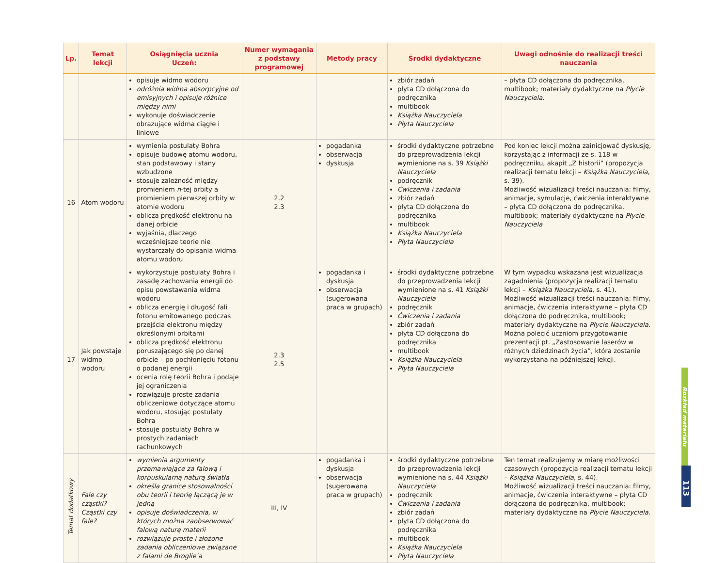| Lp. | Temat lekcji | Osiągnięcia ucznia Uczeń: | Numer wymagania z podstawy programowej | Metody pracy | Środki dydaktyczne | Uwagi odnośnie do realizacji treści nauczania |
| --- | --- | --- | --- | --- | --- | --- |
| | | opisuje widmo wodoru odróżnia widma absorpcyjne od emisyjnych i opisuje różnice między nimi wykonuje doświadczenie obrazujące widma ciągłe i liniowe | | | zbiór zadań płyta CD dołączona do podręcznika multibook Książka Nauczyciela Płyta Nauczyciela | – płyta CD dołączona do podręcznika, multibook; materiały dydaktyczne na Płycie Nauczyciela . |
| 16 | Atom wodoru | wymienia postulaty Bohra opisuje budowę atomu wodoru, stan podstawowy i stany wzbudzone stosuje zależność między promieniem n -tej orbity a promieniem pierwszej orbity w atomie wodoru oblicza prędkość elektronu na danej orbicie wyjaśnia, dlaczego wcześniejsze teorie nie wystarczały do opisania widma atomu wodoru | 2.2 2.3 | pogadanka obserwacja dyskusja | środki dydaktyczne potrzebne do przeprowadzenia lekcji wymienione na s. 39 Książki Nauczyciela podręcznik Ćwiczenia i zadania zbiór zadań płyta CD dołączona do podręcznika multibook Książka Nauczyciela Płyta Nauczyciela | Pod koniec lekcji można zainicjować dyskusję, korzystając z informacji ze s. 118 w podręczniku, akapit „Z historii” (propozycja realizacji tematu lekcji – Książka Nauczyciela , s. 39). Możliwość wizualizacji treści nauczania: filmy, animacje, symulacje, ćwiczenia interaktywne – płyta CD dołączona do podręcznika, multibook; materiały dydaktyczne na Płycie Nauczyciela |
| 17 | Jak powstaje widmo wodoru | wykorzystuje postulaty Bohra i zasadę zachowania energii do opisu powstawania widma wodoru oblicza energię i długość fali fotonu emitowanego podczas przejścia elektronu między określonymi orbitami oblicza prędkość elektronu poruszającego się po danej orbicie – po pochłonięciu fotonu o podanej energii ocenia rolę teorii Bohra i podaje jej ograniczenia rozwiązuje proste zadania obliczeniowe dotyczące atomu wodoru, stosując postulaty Bohra stosuje postulaty Bohra w prostych zadaniach rachunkowych | 2.3 2.5 | pogadanka i dyskusja obserwacja (sugerowana praca w grupach) | środki dydaktyczne potrzebne do przeprowadzenia lekcji wymienione na s. 41 Książki Nauczyciela podręcznik Ćwiczenia i zadania zbiór zadań płyta CD dołączona do podręcznika multibook Książka Nauczyciela Płyta Nauczyciela | W tym wypadku wskazana jest wizualizacja zagadnienia (propozycja realizacji tematu lekcji – Książka Nauczyciela , s. 41). Możliwość wizualizacji treści nauczania: filmy, animacje, ćwiczenia interaktywne – płyta CD dołączona do podręcznika, multibook; materiały dydaktyczne na Płycie Nauczyciela . Można polecić uczniom przygotowanie prezentacji pt. „Zastosowanie laserów w różnych dziedzinach życia”, która zostanie wykorzystana na późniejszej lekcji. |
| Temat dodatkowy | Fale czy cząstki? Cząstki czy fale? | wymienia argumenty przemawiające za falową i korpuskularną naturą światła określa granice stosowalności obu teorii i teorię łączącą je w jedną opisuje doświadczenia, w których można zaobserwować falową naturę materii rozwiązuje proste i złożone zadania obliczeniowe związane z falami de Broglie’a | III, IV | pogadanka i dyskusja obserwacja (sugerowana praca w grupach) | środki dydaktyczne potrzebne do przeprowadzenia lekcji wymienione na s. 44 Książki Nauczyciela podręcznik Ćwiczenia i zadania zbiór zadań płyta CD dołączona do podręcznika multibook Książka Nauczyciela Płyta Nauczyciela | Ten temat realizujemy w miarę możliwości czasowych (propozycja realizacji tematu lekcji – Książka Nauczyciela , s. 44). Możliwość wizualizacji treści nauczania: filmy, animacje, ćwiczenia interaktywne – płyta CD dołączona do podręcznika, multibook; materiały dydaktyczne na Płycie Nauczyciela . |
Rozkład materiału
113